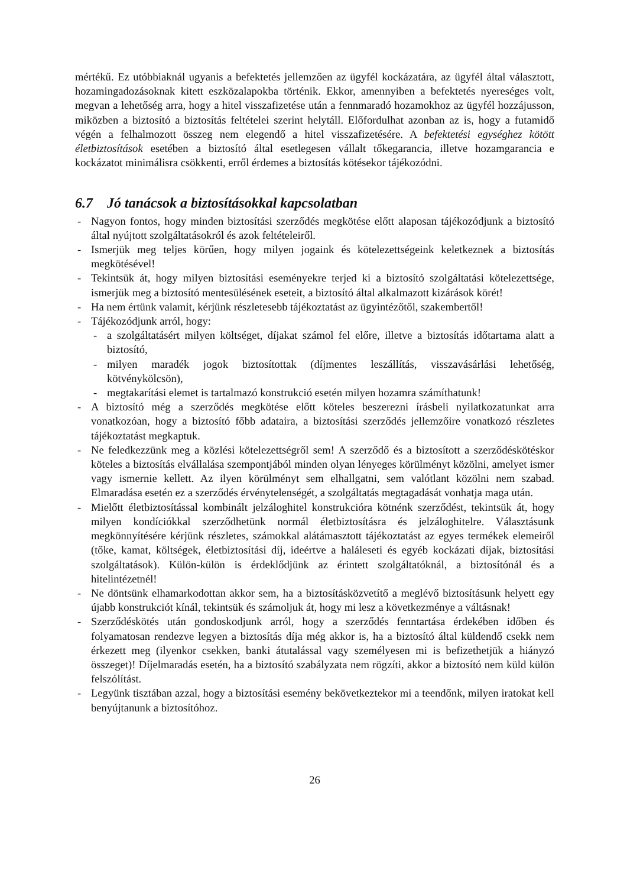mértékű. Ez utóbbiaknál ugyanis a befektetés jellemzően az ügyfél kockázatára, az ügyfél által választott, hozamingadozásoknak kitett eszközalapokba történik. Ekkor, amennyiben a befektetés nyereséges volt, megvan a lehetőség arra, hogy a hitel visszafizetése után a fennmaradó hozamokhoz az ügyfél hozzájusson, miközben a biztosító a biztosítás feltételei szerint helytáll. Előfordulhat azonban az is, hogy a futamidő végén a felhalmozott összeg nem elegendő a hitel visszafizetésére. A befektetési egységhez kötött életbiztosítások esetében a biztosító által esetlegesen vállalt tőkegarancia, illetve hozamgarancia e kockázatot minimálisra csökkenti, erről érdemes a biztosítás kötésekor tájékozódni.
6.7 Jó tanácsok a biztosításokkal kapcsolatban
- Nagyon fontos, hogy minden biztosítási szerződés megkötése előtt alaposan tájékozódjunk a biztosító által nyújtott szolgáltatásokról és azok feltételeiről.
- Ismerjük meg teljes körűen, hogy milyen jogaink és kötelezettségeink keletkeznek a biztosítás megkötésével!
- Tekintsük át, hogy milyen biztosítási eseményekre terjed ki a biztosító szolgáltatási kötelezettsége, ismerjük meg a biztosító mentesülésének eseteit, a biztosító által alkalmazott kizárások körét!
- Ha nem értünk valamit, kérjünk részletesebb tájékoztatást az ügyintézőtől, szakembertől!
- Tájékozódjunk arról, hogy:
- a szolgáltatásért milyen költséget, díjakat számol fel előre, illetve a biztosítás időtartama alatt a biztosító,
- milyen maradék jogok biztosítottak (díjmentes leszállítás, visszavásárlási lehetőség, kötvénykölcsön),
- megtakarítási elemet is tartalmazó konstrukció esetén milyen hozamra számíthatunk!
- A biztosító még a szerződés megkötése előtt köteles beszerezni írásbeli nyilatkozatunkat arra vonatkozóan, hogy a biztosító főbb adataira, a biztosítási szerződés jellemzőire vonatkozó részletes tájékoztatást megkaptuk.
- Ne feledkezzünk meg a közlési kötelezettségről sem! A szerződő és a biztosított a szerződéskötéskor köteles a biztosítás elvállalása szempontjából minden olyan lényeges körülményt közölni, amelyet ismer vagy ismernie kellett. Az ilyen körülményt sem elhallgatni, sem valótlant közölni nem szabad. Elmaradása esetén ez a szerződés érvénytelenségét, a szolgáltatás megtagadását vonhatja maga után.
- Mielőtt életbiztosítással kombinált jelzáloghitel konstrukcióra kötnénk szerződést, tekintsük át, hogy milyen kondíciókkal szerződhetünk normál életbiztosításra és jelzáloghitelre. Választásunk megkönnyítésére kérjünk részletes, számokkal alátámasztott tájékoztatást az egyes termékek elemeiről (tőke, kamat, költségek, életbiztosítási díj, ideértve a haláleseti és egyéb kockázati díjak, biztosítási szolgáltatások). Külön-külön is érdeklődjünk az érintett szolgáltatóknál, a biztosítónál és a hitelintézetnél!
- Ne döntsünk elhamarkodottan akkor sem, ha a biztosításközvetítő a meglévő biztosításunk helyett egy újabb konstrukciót kínál, tekintsük és számoljuk át, hogy mi lesz a következménye a váltásnak!
- Szerződéskötés után gondoskodjunk arról, hogy a szerződés fenntartása érdekében időben és folyamatosan rendezve legyen a biztosítás díja még akkor is, ha a biztosító által küldendő csekk nem érkezett meg (ilyenkor csekken, banki átutalással vagy személyesen mi is befizethetjük a hiányzó összeget)! Díjelmaradás esetén, ha a biztosító szabályzata nem rögzíti, akkor a biztosító nem küld külön felszólítást.
- Legyünk tisztában azzal, hogy a biztosítási esemény bekövetkeztekor mi a teendőnk, milyen iratokat kell benyújtanunk a biztosítóhoz.
26